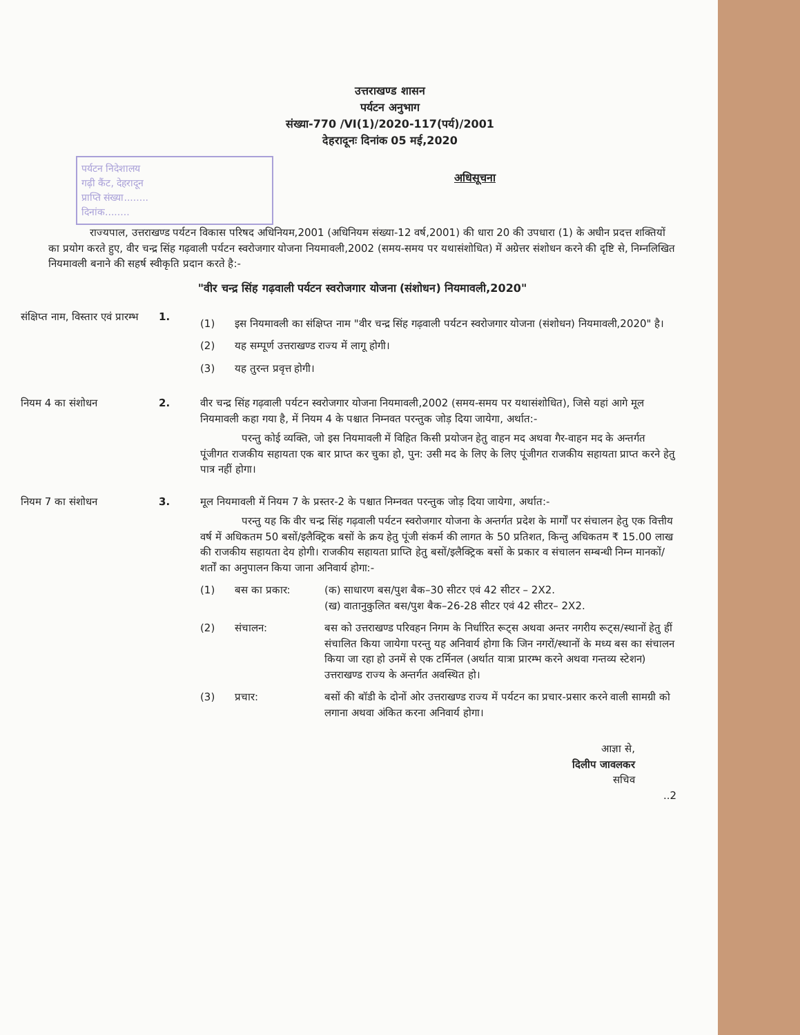उत्तराखण्ड शासन
पर्यटन अनुभाग
संख्या-770 /VI(1)/2020-117(पर्य)/2001
देहरादूनः दिनांक 05 मई,2020
पर्यटन निदेशालय
गढ़ी कैंट, देहरादून
प्राप्ति संख्या........
दिनांक........
अधिसूचना
राज्यपाल, उत्तराखण्ड पर्यटन विकास परिषद अधिनियम,2001 (अधिनियम संख्या-12 वर्ष,2001) की धारा 20 की उपधारा (1) के अधीन प्रदत्त शक्तियों का प्रयोग करते हुए, वीर चन्द्र सिंह गढ़वाली पर्यटन स्वरोजगार योजना नियमावली,2002 (समय-समय पर यथासंशोधित) में अग्रेत्तर संशोधन करने की दृष्टि से, निम्नलिखित नियमावली बनाने की सहर्ष स्वीकृति प्रदान करते है:-
"वीर चन्द्र सिंह गढ़वाली पर्यटन स्वरोजगार योजना (संशोधन) नियमावली,2020"
संक्षिप्त नाम, विस्तार एवं प्रारम्भ
1.
(1) इस नियमावली का संक्षिप्त नाम "वीर चन्द्र सिंह गढ़वाली पर्यटन स्वरोजगार योजना (संशोधन) नियमावली,2020" है।
(2) यह सम्पूर्ण उत्तराखण्ड राज्य में लागू होगी।
(3) यह तुरन्त प्रवृत्त होगी।
नियम 4 का संशोधन 2. वीर चन्द्र सिंह गढ़वाली पर्यटन स्वरोजगार योजना नियमावली,2002 (समय-समय पर यथासंशोधित), जिसे यहां आगे मूल नियमावली कहा गया है, में नियम 4 के पश्चात निम्नवत परन्तुक जोड़ दिया जायेगा, अर्थात:-
परन्तु कोई व्यक्ति, जो इस नियमावली में विहित किसी प्रयोजन हेतु वाहन मद अथवा गैर-वाहन मद के अन्तर्गत पूंजीगत राजकीय सहायता एक बार प्राप्त कर चुका हो, पुन: उसी मद के लिए के लिए पूंजीगत राजकीय सहायता प्राप्त करने हेतु पात्र नहीं होगा।
नियम 7 का संशोधन 3. मूल नियमावली में नियम 7 के प्रस्तर-2 के पश्चात निम्नवत परन्तुक जोड़ दिया जायेगा, अर्थात:-
परन्तु यह कि वीर चन्द्र सिंह गढ़वाली पर्यटन स्वरोजगार योजना के अन्तर्गत प्रदेश के मार्गों पर संचालन हेतु एक वित्तीय वर्ष में अधिकतम 50 बसों/इलैक्ट्रिक बसों के क्रय हेतु पूंजी संकर्म की लागत के 50 प्रतिशत, किन्तु अधिकतम ₹ 15.00 लाख की राजकीय सहायता देय होगी। राजकीय सहायता प्राप्ति हेतु बसों/इलैक्ट्रिक बसों के प्रकार व संचालन सम्बन्धी निम्न मानकों/शर्तों का अनुपालन किया जाना अनिवार्य होगा:-
(1) बस का प्रकार: (क) साधारण बस/पुश बैक–30 सीटर एवं 42 सीटर – 2X2.
(ख) वातानुकुलित बस/पुश बैक–26-28 सीटर एवं 42 सीटर– 2X2.
(2) संचालन: बस को उत्तराखण्ड परिवहन निगम के निर्धारित रूट्स अथवा अन्तर नगरीय रूट्स/स्थानों हेतु हीं संचालित किया जायेगा परन्तु यह अनिवार्य होगा कि जिन नगरों/स्थानों के मध्य बस का संचालन किया जा रहा हो उनमें से एक टर्मिनल (अर्थात यात्रा प्रारम्भ करने अथवा गन्तव्य स्टेशन) उत्तराखण्ड राज्य के अन्तर्गत अवस्थित हो।
(3) प्रचार: बसों की बॉडी के दोनों ओर उत्तराखण्ड राज्य में पर्यटन का प्रचार-प्रसार करने वाली सामग्री को लगाना अथवा अंकित करना अनिवार्य होगा।
आज्ञा से,
दिलीप जावलकर
सचिव
..2